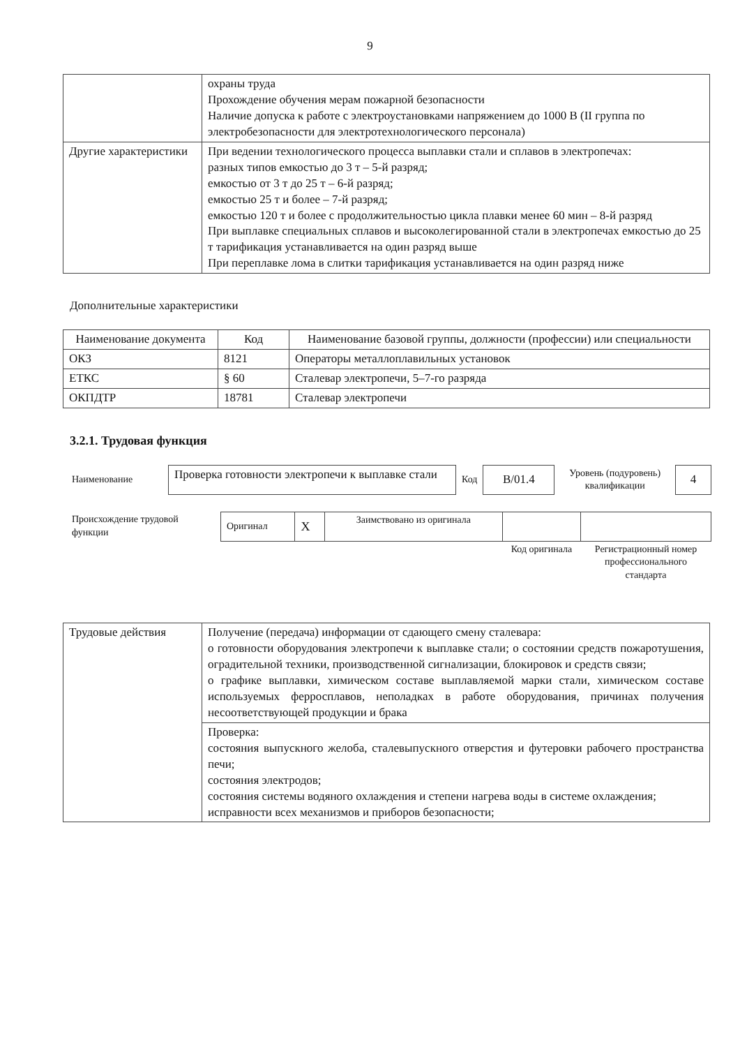9
| | охраны труда Прохождение обучения мерам пожарной безопасности Наличие допуска к работе с электроустановками напряжением до 1000 В (II группа по электробезопасности для электротехнологического персонала) |
| Другие характеристики | При ведении технологического процесса выплавки стали и сплавов в электропечах: разных типов емкостью до 3 т – 5-й разряд; емкостью от 3 т до 25 т – 6-й разряд; емкостью 25 т и более – 7-й разряд; емкостью 120 т и более с продолжительностью цикла плавки менее 60 мин – 8-й разряд При выплавке специальных сплавов и высоколегированной стали в электропечах емкостью до 25 т тарификация устанавливается на один разряд выше При переплавке лома в слитки тарификация устанавливается на один разряд ниже |
Дополнительные характеристики
| Наименование документа | Код | Наименование базовой группы, должности (профессии) или специальности |
| --- | --- | --- |
| ОКЗ | 8121 | Операторы металлоплавильных установок |
| ЕТКС | § 60 | Сталевар электропечи, 5–7-го разряда |
| ОКПДТР | 18781 | Сталевар электропечи |
3.2.1. Трудовая функция
| Наименование | Проверка готовности электропечи к выплавке стали | Код | B/01.4 | Уровень (подуровень) квалификации | 4 |
| Происхождение трудовой функции | Оригинал | X | Заимствовано из оригинала | | |
| | | | | Код оригинала | Регистрационный номер профессионального стандарта |
| Трудовые действия | Получение (передача) информации от сдающего смену сталевара: о готовности оборудования электропечи к выплавке стали; о состоянии средств пожаротушения, оградительной техники, производственной сигнализации, блокировок и средств связи; о графике выплавки, химическом составе выплавляемой марки стали, химическом составе используемых ферросплавов, неполадках в работе оборудования, причинах получения несоответствующей продукции и брака |
| | Проверка: состояния выпускного желоба, сталевыпускного отверстия и футеровки рабочего пространства печи; состояния электродов; состояния системы водяного охлаждения и степени нагрева воды в системе охлаждения; исправности всех механизмов и приборов безопасности; |